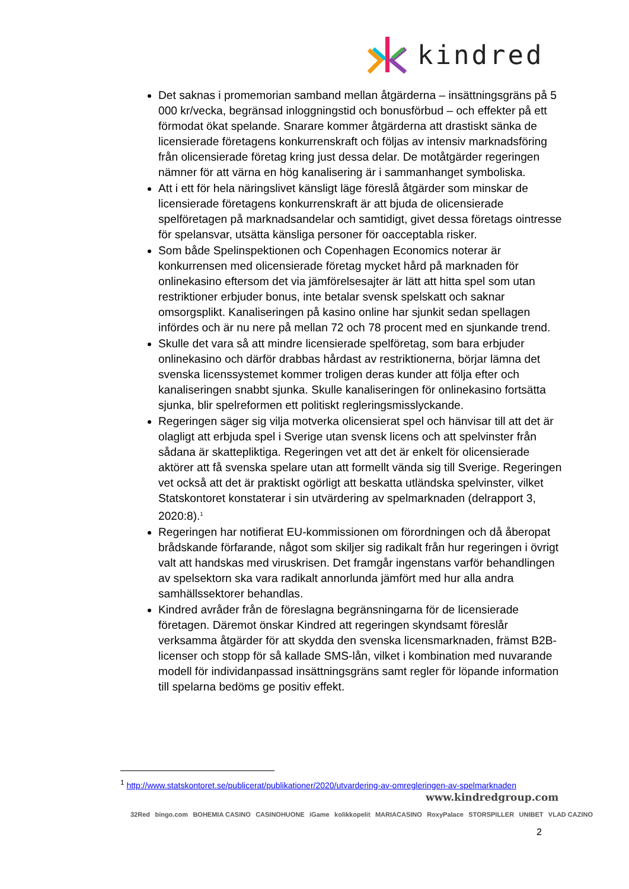kindred
Det saknas i promemorian samband mellan åtgärderna – insättningsgräns på 5 000 kr/vecka, begränsad inloggningstid och bonusförbud – och effekter på ett förmodat ökat spelande. Snarare kommer åtgärderna att drastiskt sänka de licensierade företagens konkurrenskraft och följas av intensiv marknadsföring från olicensierade företag kring just dessa delar. De motåtgärder regeringen nämner för att värna en hög kanalisering är i sammanhanget symboliska.
Att i ett för hela näringslivet känsligt läge föreslå åtgärder som minskar de licensierade företagens konkurrenskraft är att bjuda de olicensierade spelföretagen på marknadsandelar och samtidigt, givet dessa företags ointresse för spelansvar, utsätta känsliga personer för oacceptabla risker.
Som både Spelinspektionen och Copenhagen Economics noterar är konkurrensen med olicensierade företag mycket hård på marknaden för onlinekasino eftersom det via jämförelsesajter är lätt att hitta spel som utan restriktioner erbjuder bonus, inte betalar svensk spelskatt och saknar omsorgsplikt. Kanaliseringen på kasino online har sjunkit sedan spellagen infördes och är nu nere på mellan 72 och 78 procent med en sjunkande trend.
Skulle det vara så att mindre licensierade spelföretag, som bara erbjuder onlinekasino och därför drabbas hårdast av restriktionerna, börjar lämna det svenska licenssystemet kommer troligen deras kunder att följa efter och kanaliseringen snabbt sjunka. Skulle kanaliseringen för onlinekasino fortsätta sjunka, blir spelreformen ett politiskt regleringsmisslyckande.
Regeringen säger sig vilja motverka olicensierat spel och hänvisar till att det är olagligt att erbjuda spel i Sverige utan svensk licens och att spelvinster från sådana är skattepliktiga. Regeringen vet att det är enkelt för olicensierade aktörer att få svenska spelare utan att formellt vända sig till Sverige. Regeringen vet också att det är praktiskt ogörligt att beskatta utländska spelvinster, vilket Statskontoret konstaterar i sin utvärdering av spelmarknaden (delrapport 3, 2020:8).<sup>1</sup>
Regeringen har notifierat EU-kommissionen om förordningen och då åberopat brådskande förfarande, något som skiljer sig radikalt från hur regeringen i övrigt valt att handskas med viruskrisen. Det framgår ingenstans varför behandlingen av spelsektorn ska vara radikalt annorlunda jämfört med hur alla andra samhällssektorer behandlas.
Kindred avråder från de föreslagna begränsningarna för de licensierade företagen. Däremot önskar Kindred att regeringen skyndsamt föreslår verksamma åtgärder för att skydda den svenska licensmarknaden, främst B2B-licenser och stopp för så kallade SMS-lån, vilket i kombination med nuvarande modell för individanpassad insättningsgräns samt regler för löpande information till spelarna bedöms ge positiv effekt.
<sup>1</sup> http://www.statskontoret.se/publicerat/publikationer/2020/utvardering-av-omregleringen-av-spelmarknaden
www.kindredgroup.com
32Red bingo.com BOHEMIA CASINO CASINOHUONE iGame kolikkopelit MARIACASINO RoxyPalace STORSPILLER UNIBET VLAD CAZINO
2